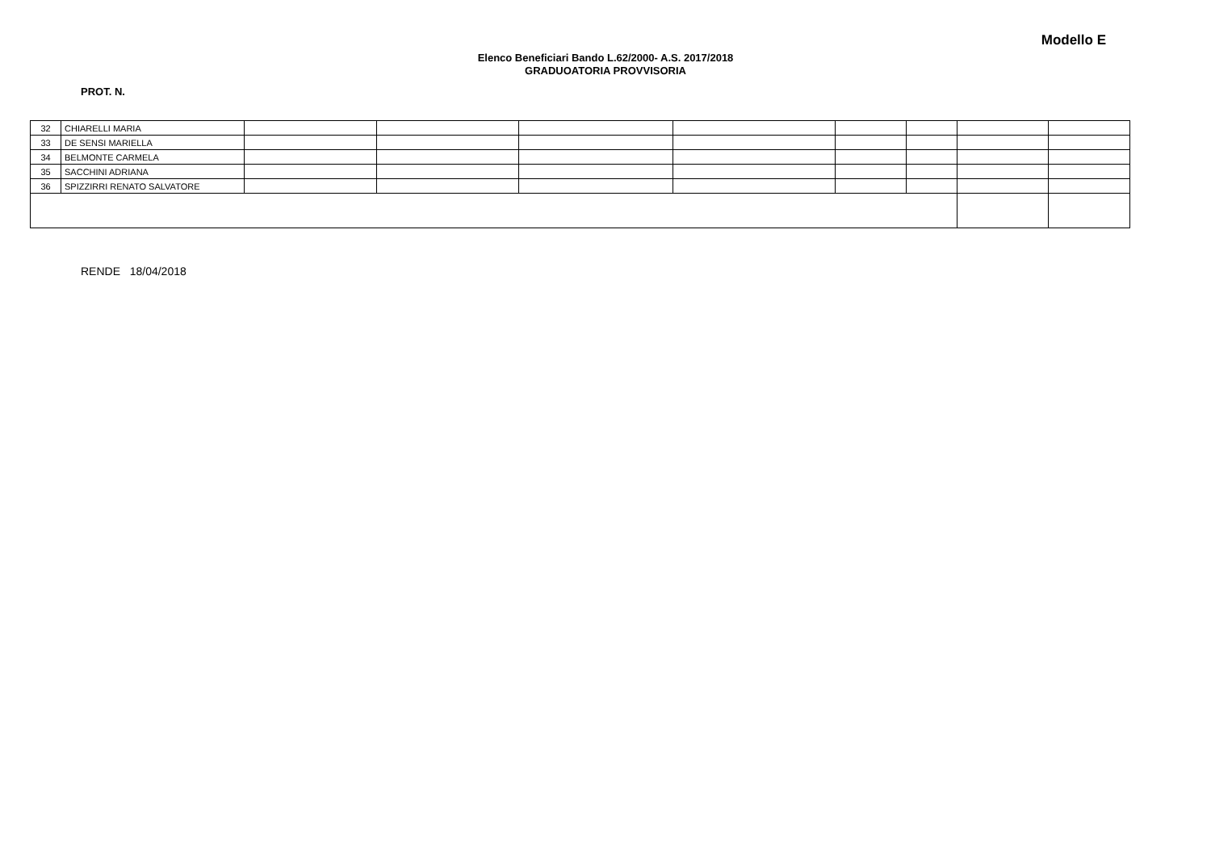Modello E
Elenco Beneficiari Bando L.62/2000- A.S. 2017/2018
GRADUOATORIA PROVVISORIA
PROT. N.
| 32 | CHIARELLI MARIA | | | | | | | | |
| 33 | DE SENSI MARIELLA | | | | | | | | |
| 34 | BELMONTE CARMELA | | | | | | | | |
| 35 | SACCHINI ADRIANA | | | | | | | | |
| 36 | SPIZZIRRI RENATO SALVATORE | | | | | | | | |
RENDE 18/04/2018